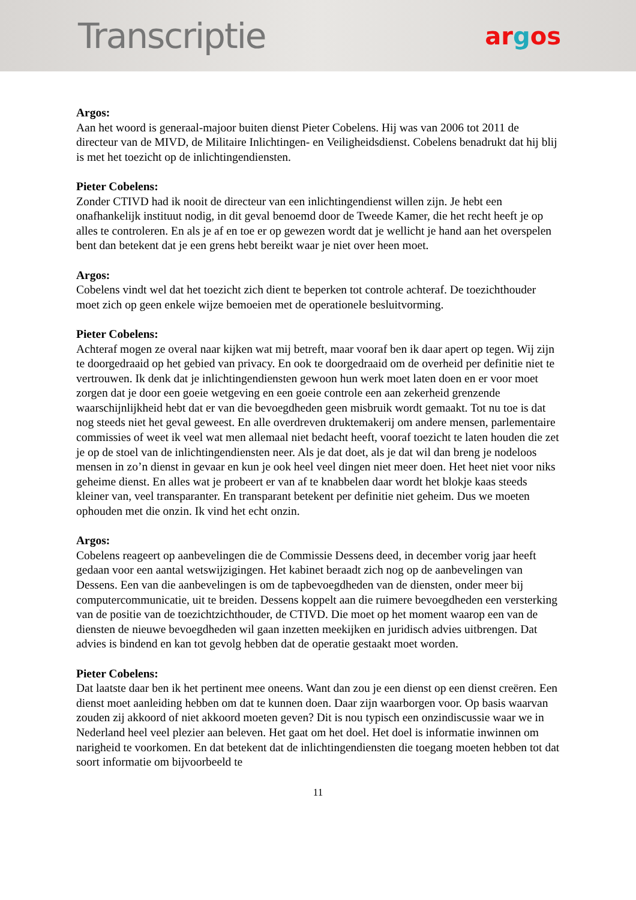Transcriptie
argos
Argos:
Aan het woord is generaal-majoor buiten dienst Pieter Cobelens. Hij was van 2006 tot 2011 de directeur van de MIVD, de Militaire Inlichtingen- en Veiligheidsdienst. Cobelens benadrukt dat hij blij is met het toezicht op de inlichtingendiensten.
Pieter Cobelens:
Zonder CTIVD had ik nooit de directeur van een inlichtingendienst willen zijn. Je hebt een onafhankelijk instituut nodig, in dit geval benoemd door de Tweede Kamer, die het recht heeft je op alles te controleren. En als je af en toe er op gewezen wordt dat je wellicht je hand aan het overspelen bent dan betekent dat je een grens hebt bereikt waar je niet over heen moet.
Argos:
Cobelens vindt wel dat het toezicht zich dient te beperken tot controle achteraf. De toezichthouder moet zich op geen enkele wijze bemoeien met de operationele besluitvorming.
Pieter Cobelens:
Achteraf mogen ze overal naar kijken wat mij betreft, maar vooraf ben ik daar apert op tegen. Wij zijn te doorgedraaid op het gebied van privacy. En ook te doorgedraaid om de overheid per definitie niet te vertrouwen. Ik denk dat je inlichtingendiensten gewoon hun werk moet laten doen en er voor moet zorgen dat je door een goeie wetgeving en een goeie controle een aan zekerheid grenzende waarschijnlijkheid hebt dat er van die bevoegdheden geen misbruik wordt gemaakt. Tot nu toe is dat nog steeds niet het geval geweest. En alle overdreven druktemakerij om andere mensen, parlementaire commissies of weet ik veel wat men allemaal niet bedacht heeft, vooraf toezicht te laten houden die zet je op de stoel van de inlichtingendiensten neer. Als je dat doet, als je dat wil dan breng je nodeloos mensen in zo’n dienst in gevaar en kun je ook heel veel dingen niet meer doen. Het heet niet voor niks geheime dienst. En alles wat je probeert er van af te knabbelen daar wordt het blokje kaas steeds kleiner van, veel transparanter. En transparant betekent per definitie niet geheim. Dus we moeten ophouden met die onzin. Ik vind het echt onzin.
Argos:
Cobelens reageert op aanbevelingen die de Commissie Dessens deed, in december vorig jaar heeft gedaan voor een aantal wetswijzigingen. Het kabinet beraadt zich nog op de aanbevelingen van Dessens. Een van die aanbevelingen is om de tapbevoegdheden van de diensten, onder meer bij computercommunicatie, uit te breiden. Dessens koppelt aan die ruimere bevoegdheden een versterking van de positie van de toezichtzichthouder, de CTIVD. Die moet op het moment waarop een van de diensten de nieuwe bevoegdheden wil gaan inzetten meekijken en juridisch advies uitbrengen. Dat advies is bindend en kan tot gevolg hebben dat de operatie gestaakt moet worden.
Pieter Cobelens:
Dat laatste daar ben ik het pertinent mee oneens. Want dan zou je een dienst op een dienst creëren. Een dienst moet aanleiding hebben om dat te kunnen doen. Daar zijn waarborgen voor. Op basis waarvan zouden zij akkoord of niet akkoord moeten geven? Dit is nou typisch een onzindiscussie waar we in Nederland heel veel plezier aan beleven. Het gaat om het doel. Het doel is informatie inwinnen om narigheid te voorkomen. En dat betekent dat de inlichtingendiensten die toegang moeten hebben tot dat soort informatie om bijvoorbeeld te
11